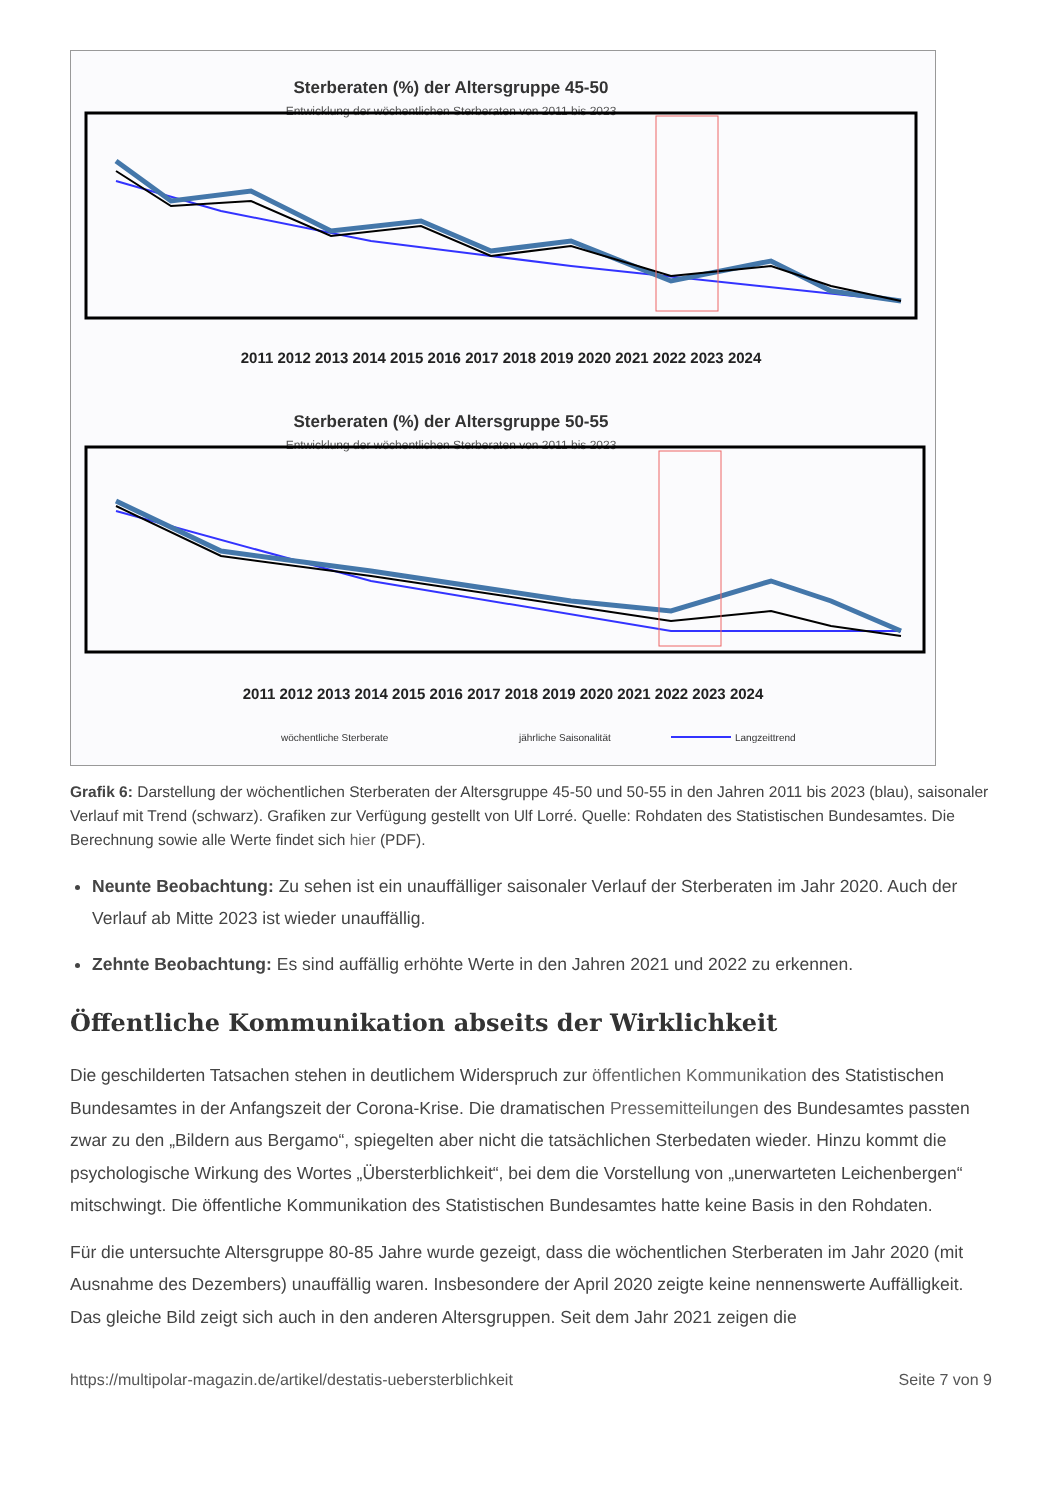Sterberaten (%) der Altersgruppe 45-50
Entwicklung der wöchentlichen Sterberaten von 2011 bis 2023
2011 2012 2013 2014 2015 2016 2017 2018 2019 2020 2021 2022 2023 2024
Sterberaten (%) der Altersgruppe 50-55
Entwicklung der wöchentlichen Sterberaten von 2011 bis 2023
2011 2012 2013 2014 2015 2016 2017 2018 2019 2020 2021 2022 2023 2024
wöchentliche Sterberate
jährliche Saisonalität
Langzeittrend
Grafik 6: Darstellung der wöchentlichen Sterberaten der Altersgruppe 45-50 und 50-55 in den Jahren 2011 bis 2023 (blau), saisonaler Verlauf mit Trend (schwarz). Grafiken zur Verfügung gestellt von Ulf Lorré. Quelle: Rohdaten des Statistischen Bundesamtes. Die Berechnung sowie alle Werte findet sich hier (PDF).
Neunte Beobachtung: Zu sehen ist ein unauffälliger saisonaler Verlauf der Sterberaten im Jahr 2020. Auch der Verlauf ab Mitte 2023 ist wieder unauffällig.
Zehnte Beobachtung: Es sind auffällig erhöhte Werte in den Jahren 2021 und 2022 zu erkennen.
Öffentliche Kommunikation abseits der Wirklichkeit
Die geschilderten Tatsachen stehen in deutlichem Widerspruch zur öffentlichen Kommunikation des Statistischen Bundesamtes in der Anfangszeit der Corona-Krise. Die dramatischen Pressemitteilungen des Bundesamtes passten zwar zu den „Bildern aus Bergamo“, spiegelten aber nicht die tatsächlichen Sterbedaten wieder. Hinzu kommt die psychologische Wirkung des Wortes „Übersterblichkeit“, bei dem die Vorstellung von „unerwarteten Leichenbergen“ mitschwingt. Die öffentliche Kommunikation des Statistischen Bundesamtes hatte keine Basis in den Rohdaten.
Für die untersuchte Altersgruppe 80-85 Jahre wurde gezeigt, dass die wöchentlichen Sterberaten im Jahr 2020 (mit Ausnahme des Dezembers) unauffällig waren. Insbesondere der April 2020 zeigte keine nennenswerte Auffälligkeit. Das gleiche Bild zeigt sich auch in den anderen Altersgruppen. Seit dem Jahr 2021 zeigen die
https://multipolar-magazin.de/artikel/destatis-uebersterblichkeit Seite 7 von 9